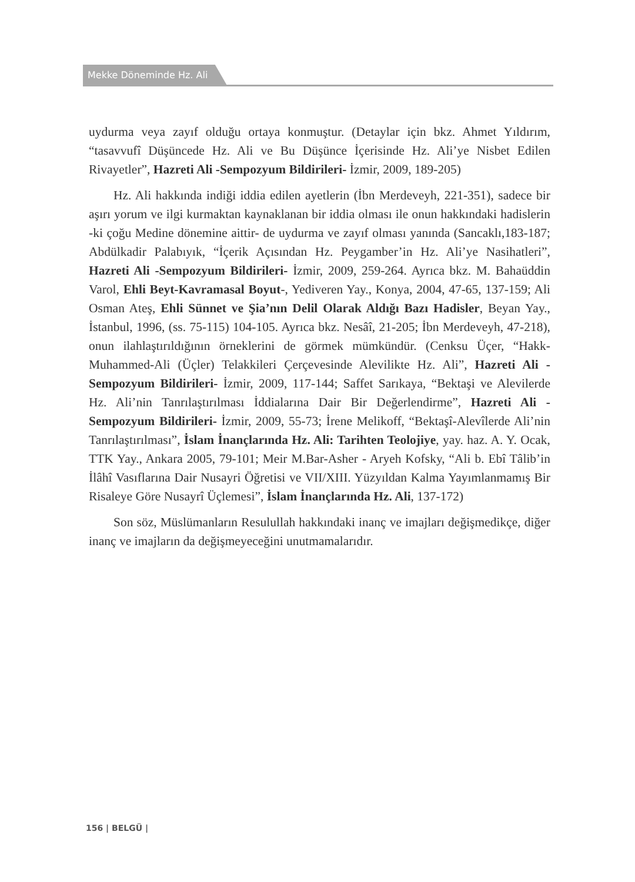Mekke Döneminde Hz. Ali
uydurma veya zayıf olduğu ortaya konmuştur. (Detaylar için bkz. Ahmet Yıldırım, “tasavvufî Düşüncede Hz. Ali ve Bu Düşünce İçerisinde Hz. Ali’ye Nisbet Edilen Rivayetler”, Hazreti Ali -Sempozyum Bildirileri- İzmir, 2009, 189-205)
Hz. Ali hakkında indiği iddia edilen ayetlerin (İbn Merdeveyh, 221-351), sadece bir aşırı yorum ve ilgi kurmaktan kaynaklanan bir iddia olması ile onun hakkındaki hadislerin -ki çoğu Medine dönemine aittir- de uydurma ve zayıf olması yanında (Sancaklı,183-187; Abdülkadir Palabıyık, “İçerik Açısından Hz. Peygamber’in Hz. Ali’ye Nasihatleri”, Hazreti Ali -Sempozyum Bildirileri- İzmir, 2009, 259-264. Ayrıca bkz. M. Bahaüddin Varol, Ehli Beyt-Kavramasal Boyut-, Yediveren Yay., Konya, 2004, 47-65, 137-159; Ali Osman Ateş, Ehli Sünnet ve Şia’nın Delil Olarak Aldığı Bazı Hadisler, Beyan Yay., İstanbul, 1996, (ss. 75-115) 104-105. Ayrıca bkz. Nesâî, 21-205; İbn Merdeveyh, 47-218), onun ilahlaştırıldığının örneklerini de görmek mümkündür. (Cenksu Üçer, “Hakk-Muhammed-Ali (Üçler) Telakkileri Çerçevesinde Alevilikte Hz. Ali”, Hazreti Ali -Sempozyum Bildirileri- İzmir, 2009, 117-144; Saffet Sarıkaya, “Bektaşi ve Alevilerde Hz. Ali’nin Tanrılaştırılması İddialarına Dair Bir Değerlendirme”, Hazreti Ali -Sempozyum Bildirileri- İzmir, 2009, 55-73; İrene Melikoff, “Bektaşî-Alevîlerde Ali’nin Tanrılaştırılması”, İslam İnançlarında Hz. Ali: Tarihten Teolojiye, yay. haz. A. Y. Ocak, TTK Yay., Ankara 2005, 79-101; Meir M.Bar-Asher - Aryeh Kofsky, “Ali b. Ebî Tâlib’in İlâhî Vasıflarına Dair Nusayri Öğretisi ve VII/XIII. Yüzyıldan Kalma Yayımlanmamış Bir Risaleye Göre Nusayrî Üçlemesi”, İslam İnançlarında Hz. Ali, 137-172)
Son söz, Müslümanların Resulullah hakkındaki inanç ve imajları değişmedikçe, diğer inanç ve imajların da değişmeyeceğini unutmamalarıdır.
156 | BELGÜ |